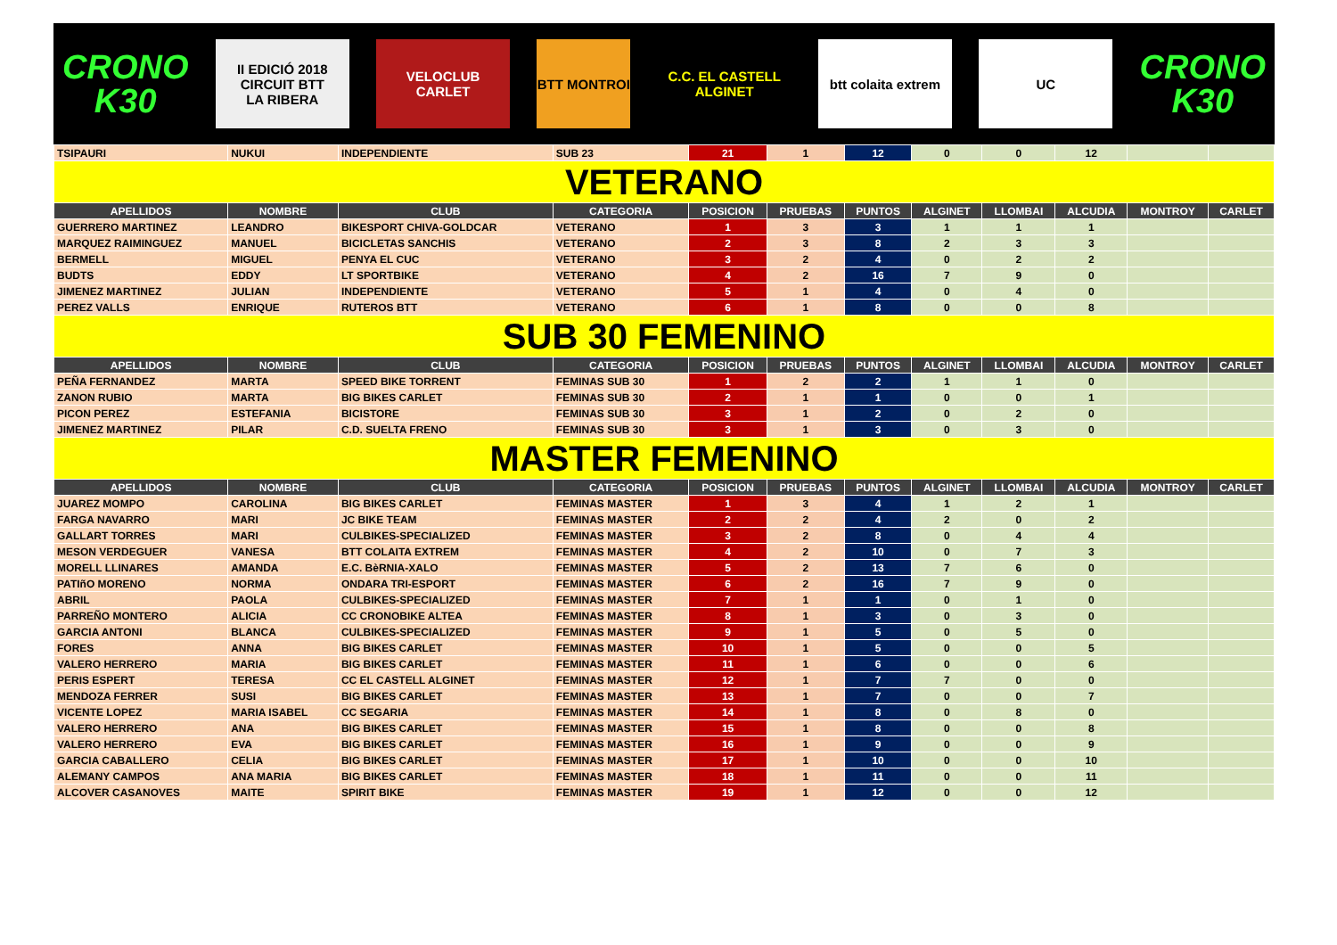CRONO
K30
II EDICIÓ 2018
CIRCUIT BTT
LA RIBERA
VELOCLUB
CARLET
BTT MONTROI
C.C. EL CASTELL ALGINET
btt colaita extrem
UC
CRONO
K30
| TSIPAURI | NUKUI | INDEPENDIENTE | SUB 23 | 21 | 1 | 12 | 0 | 0 | 12 | | |
| VETERANO | | | | | | | | | | | |
| APELLIDOS | NOMBRE | CLUB | CATEGORIA | POSICION | PRUEBAS | PUNTOS | ALGINET | LLOMBAI | ALCUDIA | MONTROY | CARLET |
| GUERRERO MARTINEZ | LEANDRO | BIKESPORT CHIVA-GOLDCAR | VETERANO | 1 | 3 | 3 | 1 | 1 | 1 | | |
| MARQUEZ RAIMINGUEZ | MANUEL | BICICLETAS SANCHIS | VETERANO | 2 | 3 | 8 | 2 | 3 | 3 | | |
| BERMELL | MIGUEL | PENYA EL CUC | VETERANO | 3 | 2 | 4 | 0 | 2 | 2 | | |
| BUDTS | EDDY | LT SPORTBIKE | VETERANO | 4 | 2 | 16 | 7 | 9 | 0 | | |
| JIMENEZ MARTINEZ | JULIAN | INDEPENDIENTE | VETERANO | 5 | 1 | 4 | 0 | 4 | 0 | | |
| PEREZ VALLS | ENRIQUE | RUTEROS BTT | VETERANO | 6 | 1 | 8 | 0 | 0 | 8 | | |
| SUB 30 FEMENINO | | | | | | | | | | | |
| APELLIDOS | NOMBRE | CLUB | CATEGORIA | POSICION | PRUEBAS | PUNTOS | ALGINET | LLOMBAI | ALCUDIA | MONTROY | CARLET |
| PEÑA FERNANDEZ | MARTA | SPEED BIKE TORRENT | FEMINAS SUB 30 | 1 | 2 | 2 | 1 | 1 | 0 | | |
| ZANON RUBIO | MARTA | BIG BIKES CARLET | FEMINAS SUB 30 | 2 | 1 | 1 | 0 | 0 | 1 | | |
| PICON PEREZ | ESTEFANIA | BICISTORE | FEMINAS SUB 30 | 3 | 1 | 2 | 0 | 2 | 0 | | |
| JIMENEZ MARTINEZ | PILAR | C.D. SUELTA FRENO | FEMINAS SUB 30 | 3 | 1 | 3 | 0 | 3 | 0 | | |
| MASTER FEMENINO | | | | | | | | | | | |
| APELLIDOS | NOMBRE | CLUB | CATEGORIA | POSICION | PRUEBAS | PUNTOS | ALGINET | LLOMBAI | ALCUDIA | MONTROY | CARLET |
| JUAREZ MOMPO | CAROLINA | BIG BIKES CARLET | FEMINAS MASTER | 1 | 3 | 4 | 1 | 2 | 1 | | |
| FARGA NAVARRO | MARI | JC BIKE TEAM | FEMINAS MASTER | 2 | 2 | 4 | 2 | 0 | 2 | | |
| GALLART TORRES | MARI | CULBIKES-SPECIALIZED | FEMINAS MASTER | 3 | 2 | 8 | 0 | 4 | 4 | | |
| MESON VERDEGUER | VANESA | BTT COLAITA EXTREM | FEMINAS MASTER | 4 | 2 | 10 | 0 | 7 | 3 | | |
| MORELL LLINARES | AMANDA | E.C. BèRNIA-XALO | FEMINAS MASTER | 5 | 2 | 13 | 7 | 6 | 0 | | |
| PATIñO MORENO | NORMA | ONDARA TRI-ESPORT | FEMINAS MASTER | 6 | 2 | 16 | 7 | 9 | 0 | | |
| ABRIL | PAOLA | CULBIKES-SPECIALIZED | FEMINAS MASTER | 7 | 1 | 1 | 0 | 1 | 0 | | |
| PARREÑO MONTERO | ALICIA | CC CRONOBIKE ALTEA | FEMINAS MASTER | 8 | 1 | 3 | 0 | 3 | 0 | | |
| GARCIA ANTONI | BLANCA | CULBIKES-SPECIALIZED | FEMINAS MASTER | 9 | 1 | 5 | 0 | 5 | 0 | | |
| FORES | ANNA | BIG BIKES CARLET | FEMINAS MASTER | 10 | 1 | 5 | 0 | 0 | 5 | | |
| VALERO HERRERO | MARIA | BIG BIKES CARLET | FEMINAS MASTER | 11 | 1 | 6 | 0 | 0 | 6 | | |
| PERIS ESPERT | TERESA | CC EL CASTELL ALGINET | FEMINAS MASTER | 12 | 1 | 7 | 7 | 0 | 0 | | |
| MENDOZA FERRER | SUSI | BIG BIKES CARLET | FEMINAS MASTER | 13 | 1 | 7 | 0 | 0 | 7 | | |
| VICENTE LOPEZ | MARIA ISABEL | CC SEGARIA | FEMINAS MASTER | 14 | 1 | 8 | 0 | 8 | 0 | | |
| VALERO HERRERO | ANA | BIG BIKES CARLET | FEMINAS MASTER | 15 | 1 | 8 | 0 | 0 | 8 | | |
| VALERO HERRERO | EVA | BIG BIKES CARLET | FEMINAS MASTER | 16 | 1 | 9 | 0 | 0 | 9 | | |
| GARCIA CABALLERO | CELIA | BIG BIKES CARLET | FEMINAS MASTER | 17 | 1 | 10 | 0 | 0 | 10 | | |
| ALEMANY CAMPOS | ANA MARIA | BIG BIKES CARLET | FEMINAS MASTER | 18 | 1 | 11 | 0 | 0 | 11 | | |
| ALCOVER CASANOVES | MAITE | SPIRIT BIKE | FEMINAS MASTER | 19 | 1 | 12 | 0 | 0 | 12 | | |